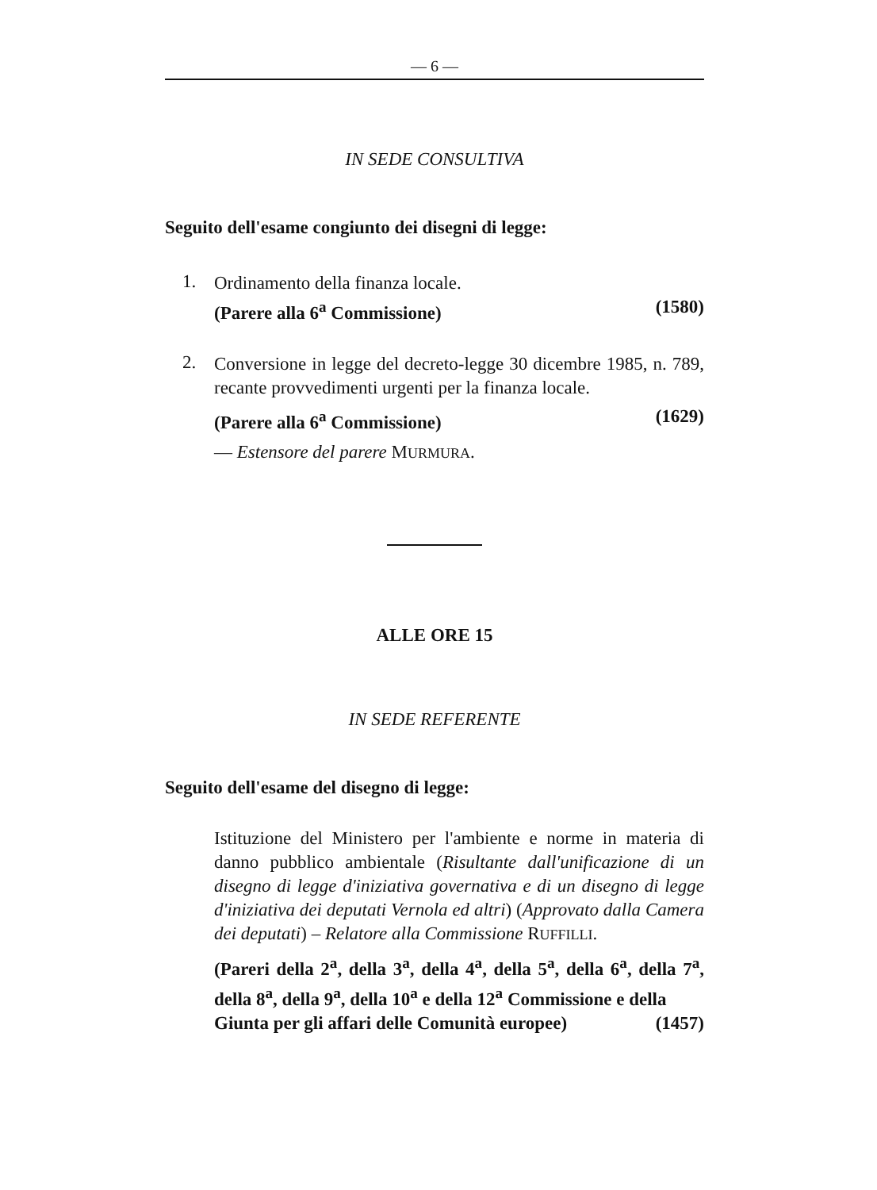— 6 —
IN SEDE CONSULTIVA
Seguito dell'esame congiunto dei disegni di legge:
1.
Ordinamento della finanza locale.
(Parere alla 6<sup>a</sup> Commissione) (1580)
2.
Conversione in legge del decreto-legge 30 dicembre 1985, n. 789, recante provvedimenti urgenti per la finanza locale.
(Parere alla 6<sup>a</sup> Commissione) (1629)
— Estensore del parere MURMURA.
ALLE ORE 15
IN SEDE REFERENTE
Seguito dell'esame del disegno di legge:
Istituzione del Ministero per l'ambiente e norme in materia di danno pubblico ambientale (Risultante dall'unificazione di un disegno di legge d'iniziativa governativa e di un disegno di legge d'iniziativa dei deputati Vernola ed altri) (Approvato dalla Camera dei deputati) – Relatore alla Commissione RUFFILLI.
(Pareri della 2<sup>a</sup>, della 3<sup>a</sup>, della 4<sup>a</sup>, della 5<sup>a</sup>, della 6<sup>a</sup>, della 7<sup>a</sup>, della 8<sup>a</sup>, della 9<sup>a</sup>, della 10<sup>a</sup> e della 12<sup>a</sup> Commissione e della
Giunta per gli affari delle Comunità europee) (1457)